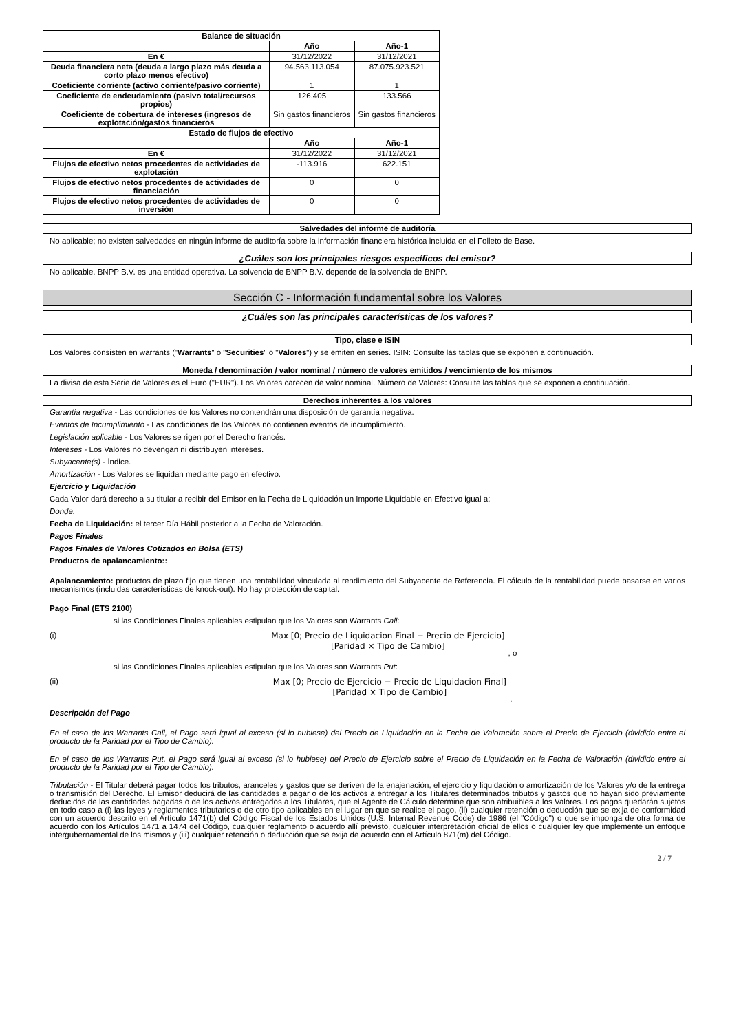| Balance de situación | | |
| --- | --- | --- |
| | Año | Año-1 |
| En € | 31/12/2022 | 31/12/2021 |
| Deuda financiera neta (deuda a largo plazo más deuda a corto plazo menos efectivo) | 94.563.113.054 | 87.075.923.521 |
| Coeficiente corriente (activo corriente/pasivo corriente) | 1 | 1 |
| Coeficiente de endeudamiento (pasivo total/recursos propios) | 126.405 | 133.566 |
| Coeficiente de cobertura de intereses (ingresos de explotación/gastos financieros | Sin gastos financieros | Sin gastos financieros |
| Estado de flujos de efectivo | | |
| | Año | Año-1 |
| En € | 31/12/2022 | 31/12/2021 |
| Flujos de efectivo netos procedentes de actividades de explotación | -113.916 | 622.151 |
| Flujos de efectivo netos procedentes de actividades de financiación | 0 | 0 |
| Flujos de efectivo netos procedentes de actividades de inversión | 0 | 0 |
Salvedades del informe de auditoría
No aplicable; no existen salvedades en ningún informe de auditoría sobre la información financiera histórica incluida en el Folleto de Base.
¿Cuáles son los principales riesgos específicos del emisor?
No aplicable. BNPP B.V. es una entidad operativa. La solvencia de BNPP B.V. depende de la solvencia de BNPP.
Sección C - Información fundamental sobre los Valores
¿Cuáles son las principales características de los valores?
Tipo, clase e ISIN
Los Valores consisten en warrants ("Warrants" o "Securities" o "Valores") y se emiten en series. ISIN: Consulte las tablas que se exponen a continuación.
Moneda / denominación / valor nominal / número de valores emitidos / vencimiento de los mismos
La divisa de esta Serie de Valores es el Euro ("EUR"). Los Valores carecen de valor nominal. Número de Valores: Consulte las tablas que se exponen a continuación.
Derechos inherentes a los valores
Garantía negativa - Las condiciones de los Valores no contendrán una disposición de garantía negativa.
Eventos de Incumplimiento - Las condiciones de los Valores no contienen eventos de incumplimiento.
Legislación aplicable - Los Valores se rigen por el Derecho francés.
Intereses - Los Valores no devengan ni distribuyen intereses.
Subyacente(s) - Índice.
Amortización - Los Valores se liquidan mediante pago en efectivo.
Ejercicio y Liquidación
Cada Valor dará derecho a su titular a recibir del Emisor en la Fecha de Liquidación un Importe Liquidable en Efectivo igual a:
Donde:
Fecha de Liquidación: el tercer Día Hábil posterior a la Fecha de Valoración.
Pagos Finales
Pagos Finales de Valores Cotizados en Bolsa (ETS)
Productos de apalancamiento::
Apalancamiento: productos de plazo fijo que tienen una rentabilidad vinculada al rendimiento del Subyacente de Referencia. El cálculo de la rentabilidad puede basarse en varios mecanismos (incluidas características de knock-out). No hay protección de capital.
Pago Final (ETS 2100)
si las Condiciones Finales aplicables estipulan que los Valores son Warrants Call:
(i) Max [0; Precio de Liquidacion Final − Precio de Ejercicio]
[Paridad × Tipo de Cambio]
; o
si las Condiciones Finales aplicables estipulan que los Valores son Warrants Put:
(ii) Max [0; Precio de Ejercicio − Precio de Liquidacion Final]
[Paridad × Tipo de Cambio]
.
Descripción del Pago
En el caso de los Warrants Call, el Pago será igual al exceso (si lo hubiese) del Precio de Liquidación en la Fecha de Valoración sobre el Precio de Ejercicio (dividido entre el producto de la Paridad por el Tipo de Cambio).
En el caso de los Warrants Put, el Pago será igual al exceso (si lo hubiese) del Precio de Ejercicio sobre el Precio de Liquidación en la Fecha de Valoración (dividido entre el producto de la Paridad por el Tipo de Cambio).
Tributación - El Titular deberá pagar todos los tributos, aranceles y gastos que se deriven de la enajenación, el ejercicio y liquidación o amortización de los Valores y/o de la entrega o transmisión del Derecho. El Emisor deducirá de las cantidades a pagar o de los activos a entregar a los Titulares determinados tributos y gastos que no hayan sido previamente deducidos de las cantidades pagadas o de los activos entregados a los Titulares, que el Agente de Cálculo determine que son atribuibles a los Valores. Los pagos quedarán sujetos en todo caso a (i) las leyes y reglamentos tributarios o de otro tipo aplicables en el lugar en que se realice el pago, (ii) cualquier retención o deducción que se exija de conformidad con un acuerdo descrito en el Artículo 1471(b) del Código Fiscal de los Estados Unidos (U.S. Internal Revenue Code) de 1986 (el "Código") o que se imponga de otra forma de acuerdo con los Artículos 1471 a 1474 del Código, cualquier reglamento o acuerdo allí previsto, cualquier interpretación oficial de ellos o cualquier ley que implemente un enfoque intergubernamental de los mismos y (iii) cualquier retención o deducción que se exija de acuerdo con el Artículo 871(m) del Código.
2 / 7